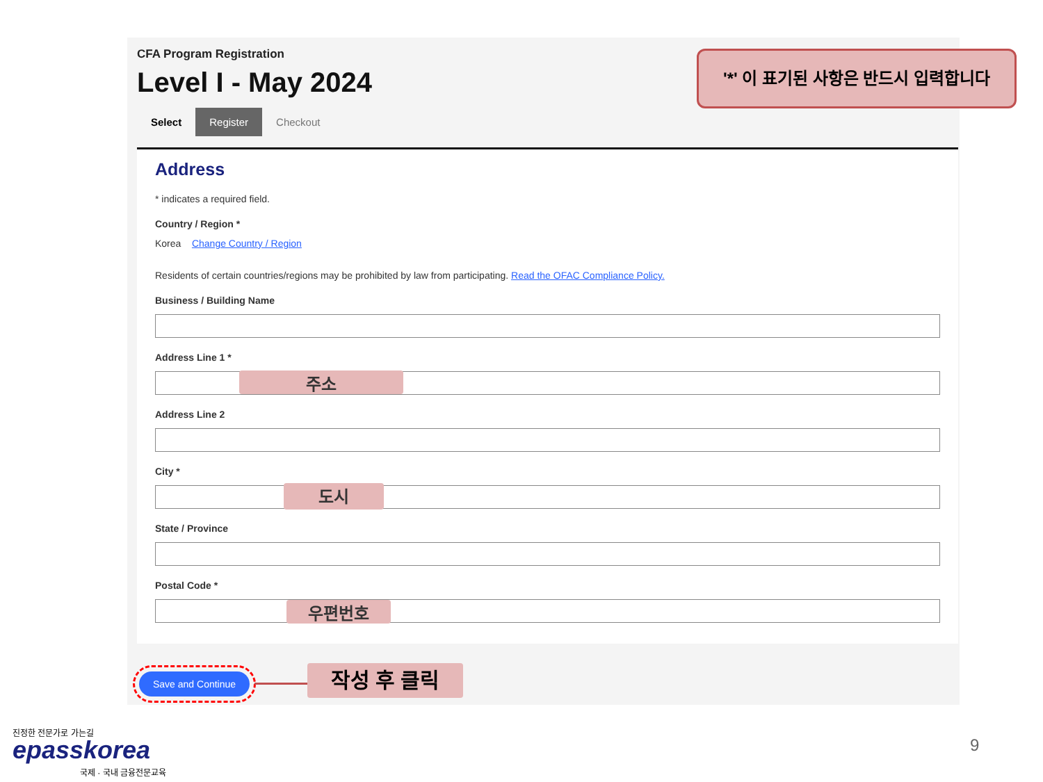CFA Program Registration
Level I - May 2024
Select Register Checkout
Address
* indicates a required field.
Country / Region *
Korea Change Country / Region
Residents of certain countries/regions may be prohibited by law from participating. Read the OFAC Compliance Policy.
Business / Building Name
Address Line 1 *
주소
Address Line 2
City *
도시
State / Province
Postal Code *
우편번호
Save and Continue 작성 후 클릭
'*' 이 표기된 사항은 반드시 입력합니다
진정한 전문가로 가는길
epasskorea
국제 · 국내 금융전문교육
9